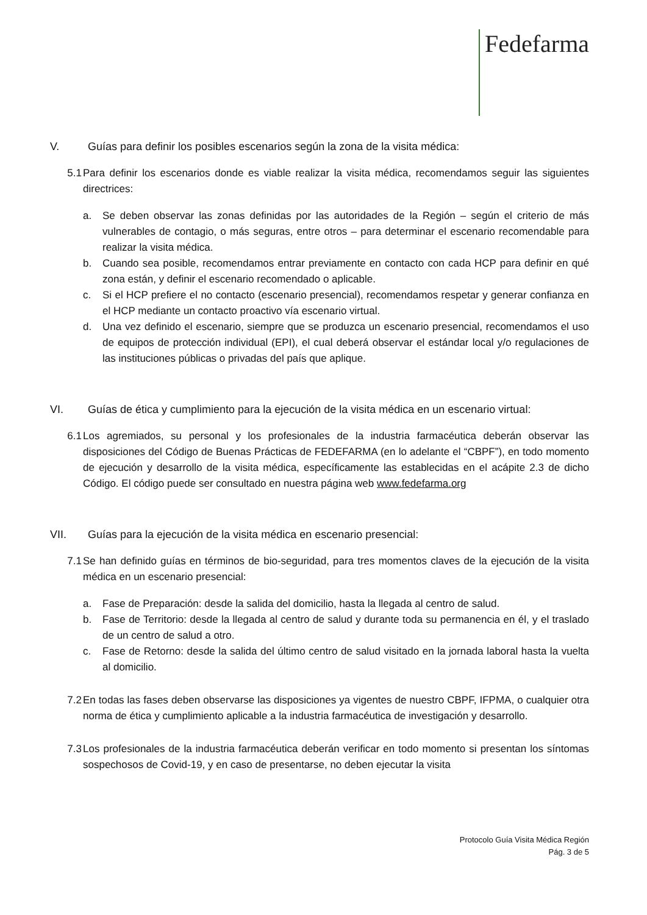Fedefarma
V. Guías para definir los posibles escenarios según la zona de la visita médica:
5.1 Para definir los escenarios donde es viable realizar la visita médica, recomendamos seguir las siguientes directrices:
a. Se deben observar las zonas definidas por las autoridades de la Región – según el criterio de más vulnerables de contagio, o más seguras, entre otros – para determinar el escenario recomendable para realizar la visita médica.
b. Cuando sea posible, recomendamos entrar previamente en contacto con cada HCP para definir en qué zona están, y definir el escenario recomendado o aplicable.
c. Si el HCP prefiere el no contacto (escenario presencial), recomendamos respetar y generar confianza en el HCP mediante un contacto proactivo vía escenario virtual.
d. Una vez definido el escenario, siempre que se produzca un escenario presencial, recomendamos el uso de equipos de protección individual (EPI), el cual deberá observar el estándar local y/o regulaciones de las instituciones públicas o privadas del país que aplique.
VI. Guías de ética y cumplimiento para la ejecución de la visita médica en un escenario virtual:
6.1 Los agremiados, su personal y los profesionales de la industria farmacéutica deberán observar las disposiciones del Código de Buenas Prácticas de FEDEFARMA (en lo adelante el “CBPF”), en todo momento de ejecución y desarrollo de la visita médica, específicamente las establecidas en el acápite 2.3 de dicho Código. El código puede ser consultado en nuestra página web www.fedefarma.org
VII. Guías para la ejecución de la visita médica en escenario presencial:
7.1 Se han definido guías en términos de bio-seguridad, para tres momentos claves de la ejecución de la visita médica en un escenario presencial:
a. Fase de Preparación: desde la salida del domicilio, hasta la llegada al centro de salud.
b. Fase de Territorio: desde la llegada al centro de salud y durante toda su permanencia en él, y el traslado de un centro de salud a otro.
c. Fase de Retorno: desde la salida del último centro de salud visitado en la jornada laboral hasta la vuelta al domicilio.
7.2 En todas las fases deben observarse las disposiciones ya vigentes de nuestro CBPF, IFPMA, o cualquier otra norma de ética y cumplimiento aplicable a la industria farmacéutica de investigación y desarrollo.
7.3 Los profesionales de la industria farmacéutica deberán verificar en todo momento si presentan los síntomas sospechosos de Covid-19, y en caso de presentarse, no deben ejecutar la visita
Protocolo Guía Visita Médica Región
Pág. 3 de 5